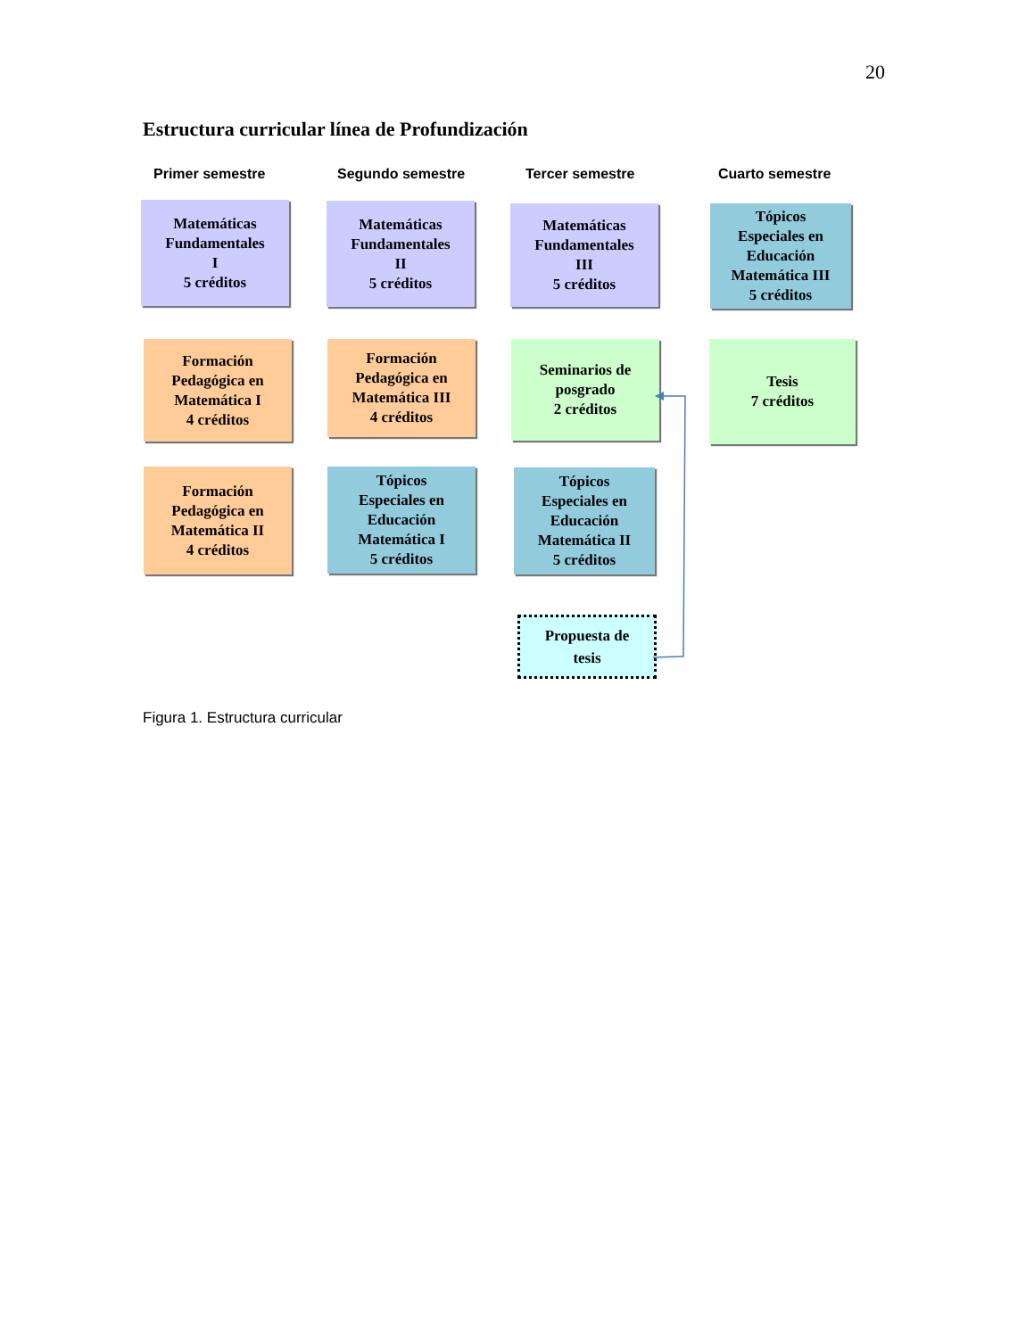20
Estructura curricular línea de Profundización
Primer semestre Segundo semestre Tercer semestre Cuarto semestre
Matemáticas
Fundamentales
I
5 créditos
Matemáticas
Fundamentales
II
5 créditos
Matemáticas
Fundamentales
III
5 créditos
Tópicos
Especiales en
Educación
Matemática III
5 créditos
Formación
Pedagógica en
Matemática I
4 créditos
Formación
Pedagógica en
Matemática III
4 créditos
Seminarios de
posgrado
2 créditos
Tesis
7 créditos
Formación
Pedagógica en
Matemática II
4 créditos
Tópicos
Especiales en
Educación
Matemática I
5 créditos
Tópicos
Especiales en
Educación
Matemática II
5 créditos
Propuesta de
tesis
Figura 1. Estructura curricular